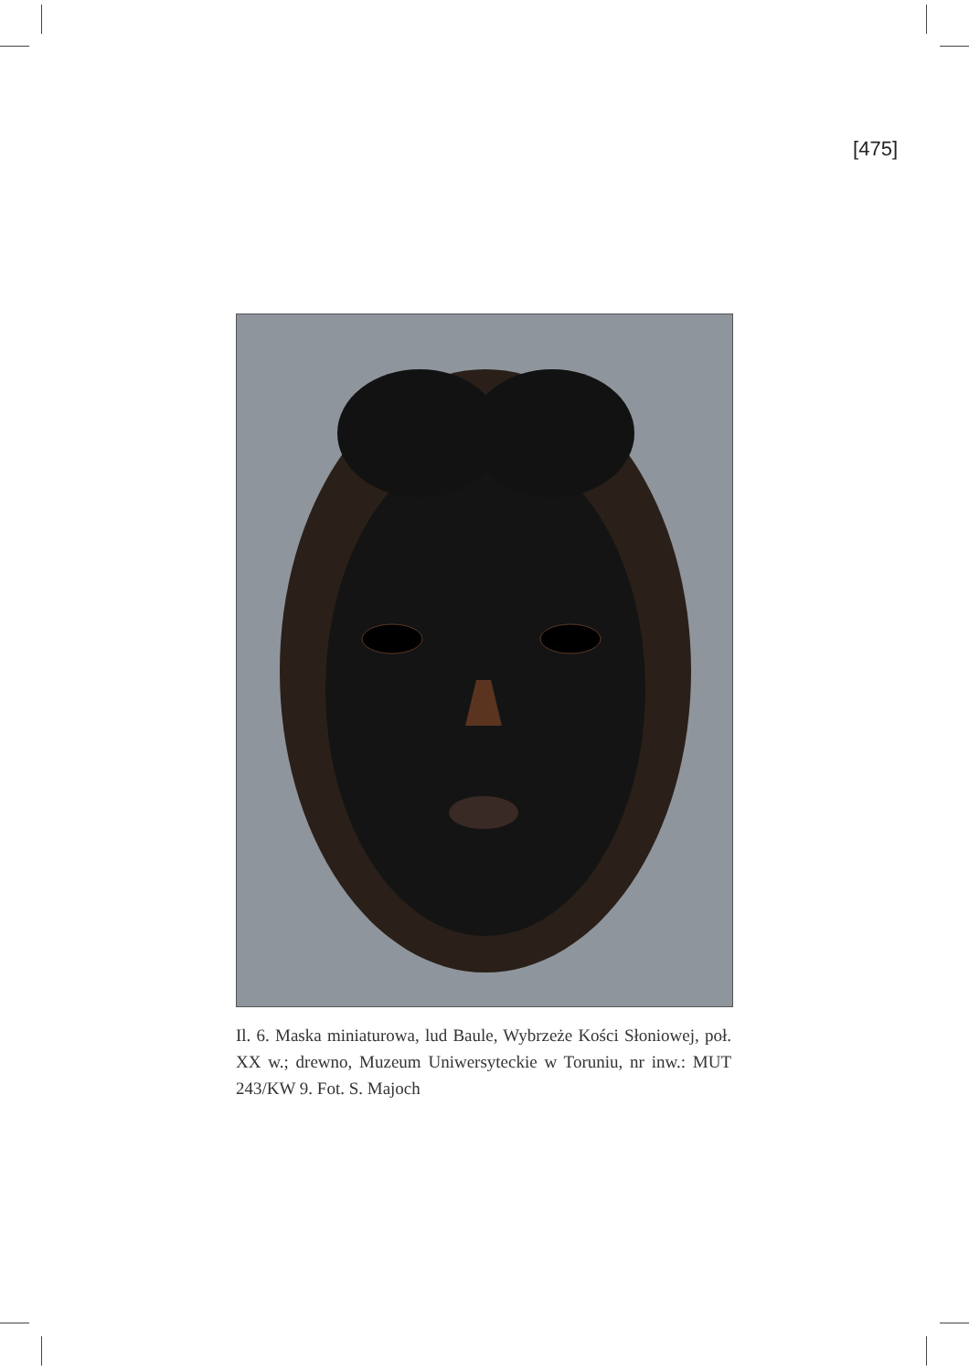[475]
Il. 6. Maska miniaturowa, lud Baule, Wybrzeże Kości Słoniowej, poł. XX w.; drewno, Muzeum Uniwersyteckie w Toruniu, nr inw.: MUT 243/KW 9. Fot. S. Majoch